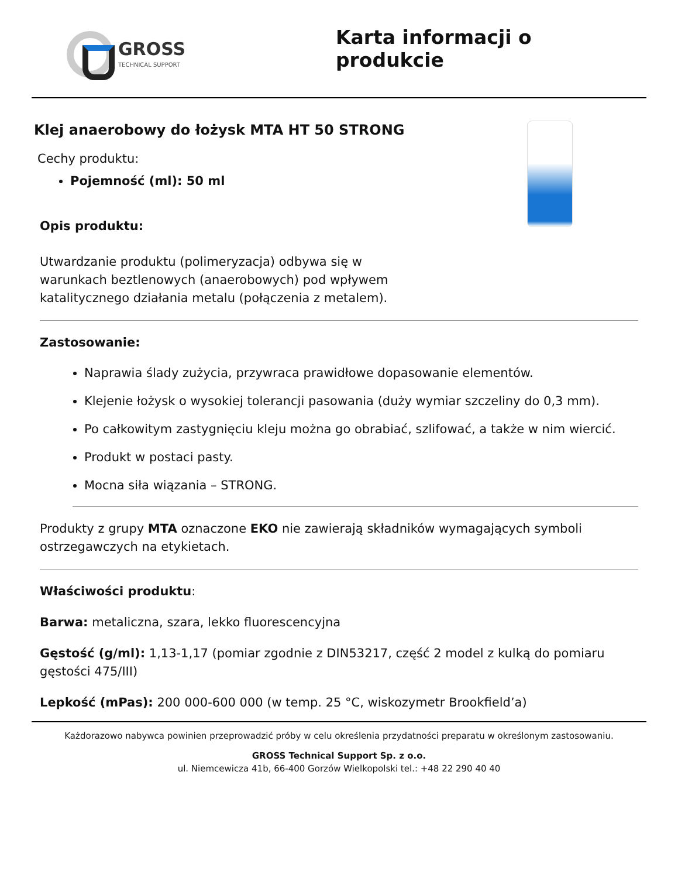GROSS
TECHNICAL SUPPORT
Karta informacji o produkcie
Klej anaerobowy do łożysk MTA HT 50 STRONG
Cechy produktu:
Pojemność (ml): 50 ml
Opis produktu:
Utwardzanie produktu (polimeryzacja) odbywa się w
warunkach beztlenowych (anaerobowych) pod wpływem
katalitycznego działania metalu (połączenia z metalem).
Zastosowanie:
Naprawia ślady zużycia, przywraca prawidłowe dopasowanie elementów.
Klejenie łożysk o wysokiej tolerancji pasowania (duży wymiar szczeliny do 0,3 mm).
Po całkowitym zastygnięciu kleju można go obrabiać, szlifować, a także w nim wiercić.
Produkt w postaci pasty.
Mocna siła wiązania – STRONG.
Produkty z grupy MTA oznaczone EKO nie zawierają składników wymagających symboli ostrzegawczych na etykietach.
Właściwości produktu:
Barwa: metaliczna, szara, lekko fluorescencyjna
Gęstość (g/ml): 1,13-1,17 (pomiar zgodnie z DIN53217, część 2 model z kulką do pomiaru gęstości 475/III)
Lepkość (mPas): 200 000-600 000 (w temp. 25 °C, wiskozymetr Brookfield’a)
Każdorazowo nabywca powinien przeprowadzić próby w celu określenia przydatności preparatu w określonym zastosowaniu.
GROSS Technical Support Sp. z o.o.
ul. Niemcewicza 41b, 66-400 Gorzów Wielkopolski tel.: +48 22 290 40 40